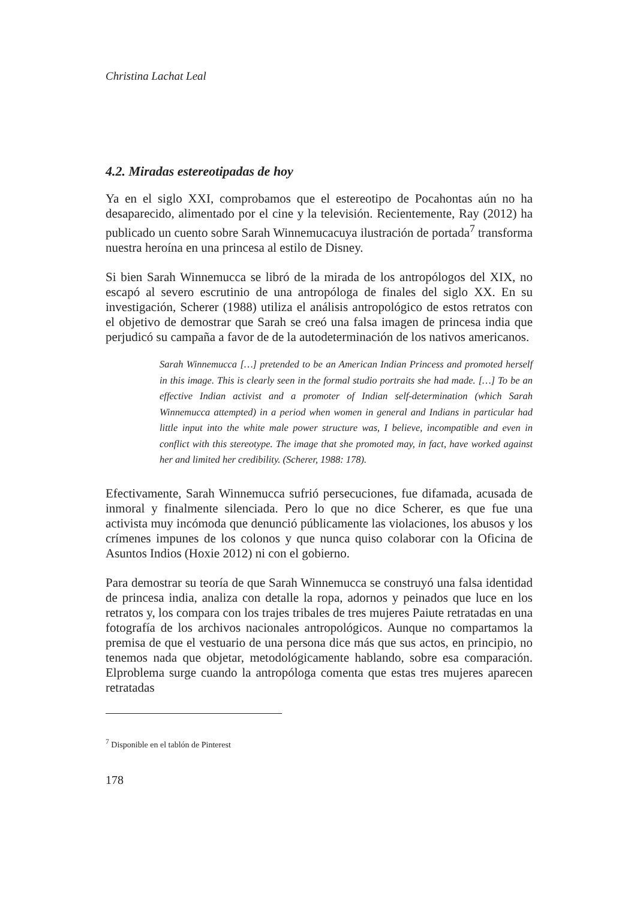Christina Lachat Leal
4.2. Miradas estereotipadas de hoy
Ya en el siglo XXI, comprobamos que el estereotipo de Pocahontas aún no ha desaparecido, alimentado por el cine y la televisión. Recientemente, Ray (2012) ha publicado un cuento sobre Sarah Winnemucacuya ilustración de portada<sup>7</sup> transforma nuestra heroína en una princesa al estilo de Disney.
Si bien Sarah Winnemucca se libró de la mirada de los antropólogos del XIX, no escapó al severo escrutinio de una antropóloga de finales del siglo XX. En su investigación, Scherer (1988) utiliza el análisis antropológico de estos retratos con el objetivo de demostrar que Sarah se creó una falsa imagen de princesa india que perjudicó su campaña a favor de de la autodeterminación de los nativos americanos.
Sarah Winnemucca […] pretended to be an American Indian Princess and promoted herself in this image. This is clearly seen in the formal studio portraits she had made. […] To be an effective Indian activist and a promoter of Indian self-determination (which Sarah Winnemucca attempted) in a period when women in general and Indians in particular had little input into the white male power structure was, I believe, incompatible and even in conflict with this stereotype. The image that she promoted may, in fact, have worked against her and limited her credibility. (Scherer, 1988: 178).
Efectivamente, Sarah Winnemucca sufrió persecuciones, fue difamada, acusada de inmoral y finalmente silenciada. Pero lo que no dice Scherer, es que fue una activista muy incómoda que denunció públicamente las violaciones, los abusos y los crímenes impunes de los colonos y que nunca quiso colaborar con la Oficina de Asuntos Indios (Hoxie 2012) ni con el gobierno.
Para demostrar su teoría de que Sarah Winnemucca se construyó una falsa identidad de princesa india, analiza con detalle la ropa, adornos y peinados que luce en los retratos y, los compara con los trajes tribales de tres mujeres Paiute retratadas en una fotografía de los archivos nacionales antropológicos. Aunque no compartamos la premisa de que el vestuario de una persona dice más que sus actos, en principio, no tenemos nada que objetar, metodológicamente hablando, sobre esa comparación. Elproblema surge cuando la antropóloga comenta que estas tres mujeres aparecen retratadas
<sup>7</sup> Disponible en el tablón de Pinterest
178